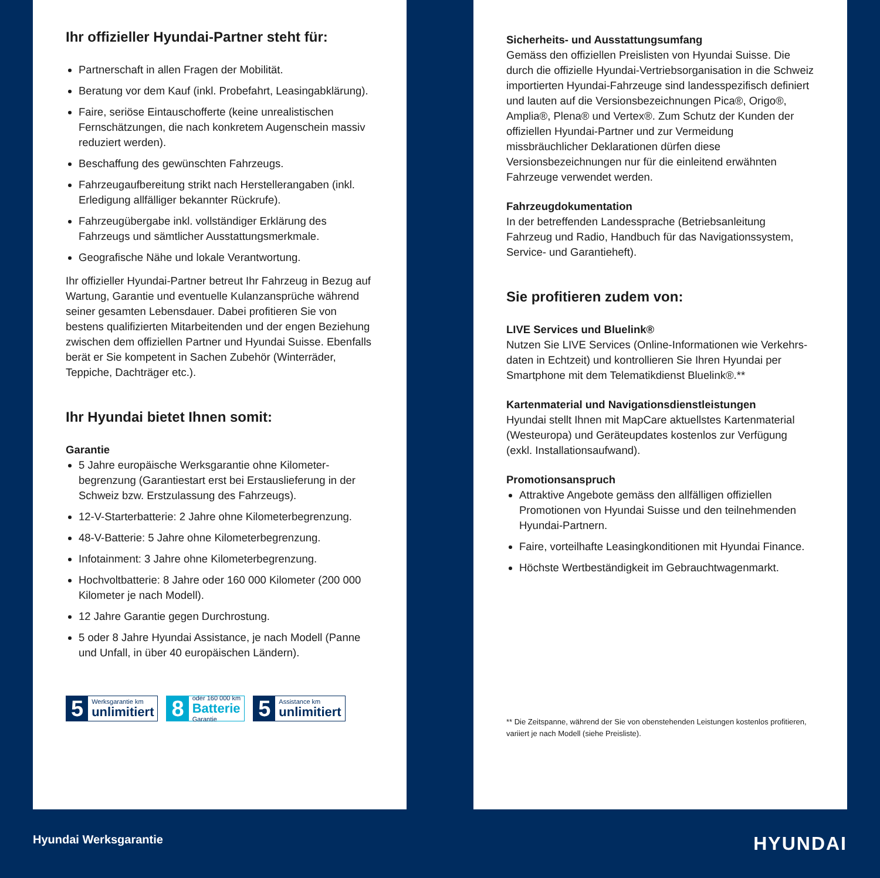Ihr offizieller Hyundai-Partner steht für:
Partnerschaft in allen Fragen der Mobilität.
Beratung vor dem Kauf (inkl. Probefahrt, Leasingabklärung).
Faire, seriöse Eintauschofferte (keine unrealistischen Fernschätzungen, die nach konkretem Augenschein massiv reduziert werden).
Beschaffung des gewünschten Fahrzeugs.
Fahrzeugaufbereitung strikt nach Herstellerangaben (inkl. Erledigung allfälliger bekannter Rückrufe).
Fahrzeugübergabe inkl. vollständiger Erklärung des Fahrzeugs und sämtlicher Ausstattungsmerkmale.
Geografische Nähe und lokale Verantwortung.
Ihr offizieller Hyundai-Partner betreut Ihr Fahrzeug in Bezug auf Wartung, Garantie und eventuelle Kulanzansprüche während seiner gesamten Lebensdauer. Dabei profitieren Sie von bestens qualifizierten Mitarbeitenden und der engen Beziehung zwischen dem offiziellen Partner und Hyundai Suisse. Ebenfalls berät er Sie kompetent in Sachen Zubehör (Winterräder, Teppiche, Dachträger etc.).
Ihr Hyundai bietet Ihnen somit:
Garantie
5 Jahre europäische Werksgarantie ohne Kilometer­begrenzung (Garantiestart erst bei Erstauslieferung in der Schweiz bzw. Erstzulassung des Fahrzeugs).
12-V-Starterbatterie: 2 Jahre ohne Kilometerbegrenzung.
48-V-Batterie: 5 Jahre ohne Kilometerbegrenzung.
Infotainment: 3 Jahre ohne Kilometerbegrenzung.
Hochvoltbatterie: 8 Jahre oder 160 000 Kilometer (200 000 Kilometer je nach Modell).
12 Jahre Garantie gegen Durchrostung.
5 oder 8 Jahre Hyundai Assistance, je nach Modell (Panne und Unfall, in über 40 europäischen Ländern).
5 Werksgarantie km
unlimitiert
8 oder 160 000 km
Batterie
Garantie
5 Assistance km
unlimitiert
Sicherheits- und Ausstattungsumfang
Gemäss den offiziellen Preislisten von Hyundai Suisse. Die durch die offizielle Hyundai-Vertriebsorganisation in die Schweiz importierten Hyundai-Fahrzeuge sind landesspezifisch definiert und lauten auf die Versions­bezeichnungen Pica®, Origo®, Amplia®, Plena® und Vertex®. Zum Schutz der Kunden der offiziellen Hyundai-Partner und zur Vermeidung missbräuchlicher Deklarationen dürfen diese Versionsbezeichnungen nur für die einleitend erwähnten Fahrzeuge verwendet werden.
Fahrzeugdokumentation
In der betreffenden Landessprache (Betriebsanleitung Fahrzeug und Radio, Handbuch für das Navigations­system, Service- und Garantieheft).
Sie profitieren zudem von:
LIVE Services und Bluelink®
Nutzen Sie LIVE Services (Online-Informationen wie Verkehrs­daten in Echtzeit) und kontrollieren Sie Ihren Hyundai per Smartphone mit dem Telematikdienst Bluelink®.**
Kartenmaterial und Navigationsdienstleistungen
Hyundai stellt Ihnen mit MapCare aktuellstes Karten­material (Westeuropa) und Geräteupdates kostenlos zur Verfügung (exkl. Installationsaufwand).
Promotionsanspruch
Attraktive Angebote gemäss den allfälligen offiziellen Promotionen von Hyundai Suisse und den teilnehmen­den Hyundai-Partnern.
Faire, vorteilhafte Leasingkonditionen mit Hyundai Finance.
Höchste Wertbeständigkeit im Gebrauchtwagenmarkt.
** Die Zeitspanne, während der Sie von obenstehenden Leistungen kostenlos profitieren, variiert je nach Modell (siehe Preisliste).
Hyundai Werksgarantie HYUNDAI